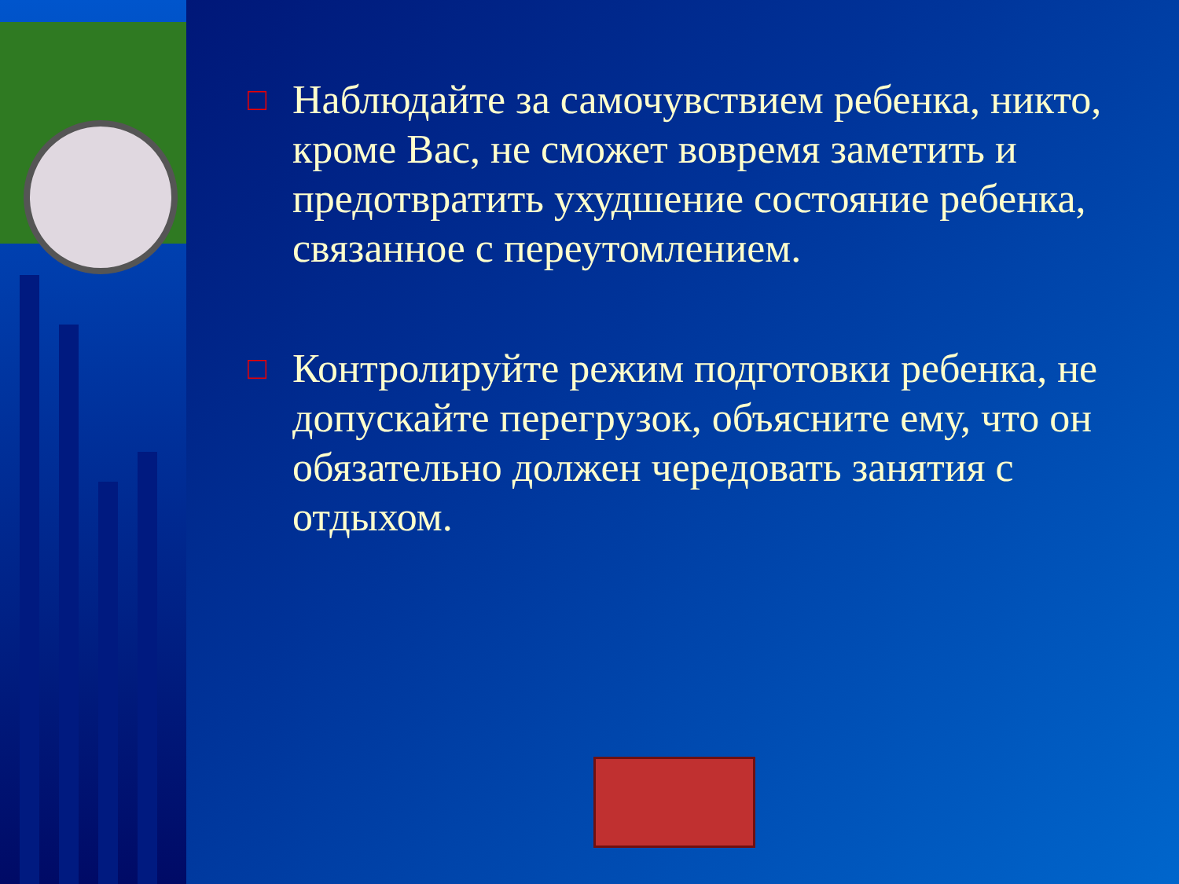□
Наблюдайте за самочувствием ребенка, никто, кроме Вас, не сможет вовремя заметить и предотвратить ухудшение состояние ребенка, связанное с переутомлением.
□
Контролируйте режим подготовки ребенка, не допускайте перегрузок, объясните ему, что он обязательно должен чередовать занятия с отдыхом.